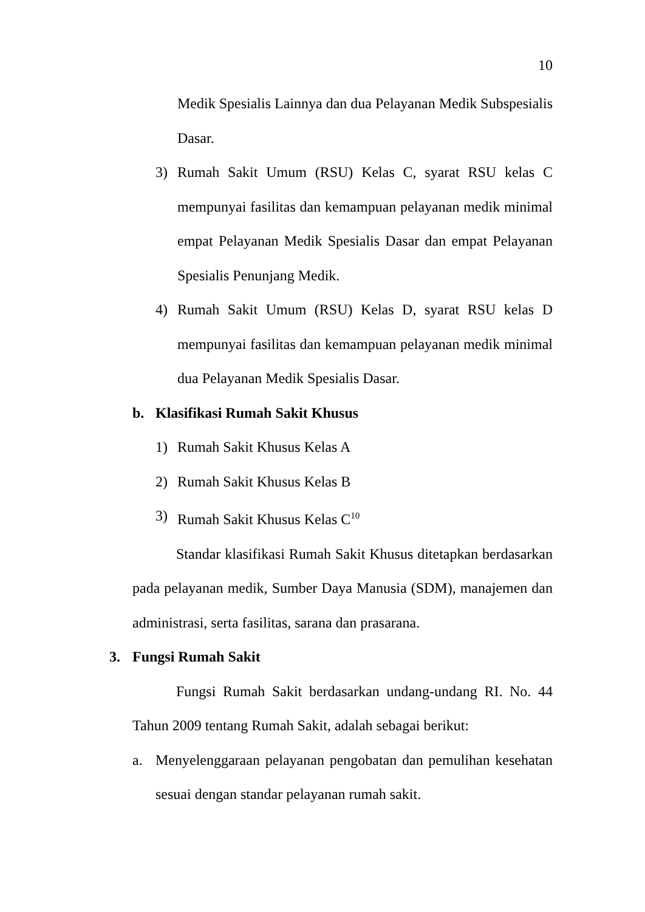10
Medik Spesialis Lainnya dan dua Pelayanan Medik Subspesialis Dasar.
3) Rumah Sakit Umum (RSU) Kelas C, syarat RSU kelas C mempunyai fasilitas dan kemampuan pelayanan medik minimal empat Pelayanan Medik Spesialis Dasar dan empat Pelayanan Spesialis Penunjang Medik.
4) Rumah Sakit Umum (RSU) Kelas D, syarat RSU kelas D mempunyai fasilitas dan kemampuan pelayanan medik minimal dua Pelayanan Medik Spesialis Dasar.
b. Klasifikasi Rumah Sakit Khusus
1) Rumah Sakit Khusus Kelas A
2) Rumah Sakit Khusus Kelas B
3) Rumah Sakit Khusus Kelas C<sup>10</sup>
Standar klasifikasi Rumah Sakit Khusus ditetapkan berdasarkan pada pelayanan medik, Sumber Daya Manusia (SDM), manajemen dan administrasi, serta fasilitas, sarana dan prasarana.
3. Fungsi Rumah Sakit
Fungsi Rumah Sakit berdasarkan undang-undang RI. No. 44 Tahun 2009 tentang Rumah Sakit, adalah sebagai berikut:
a. Menyelenggaraan pelayanan pengobatan dan pemulihan kesehatan sesuai dengan standar pelayanan rumah sakit.